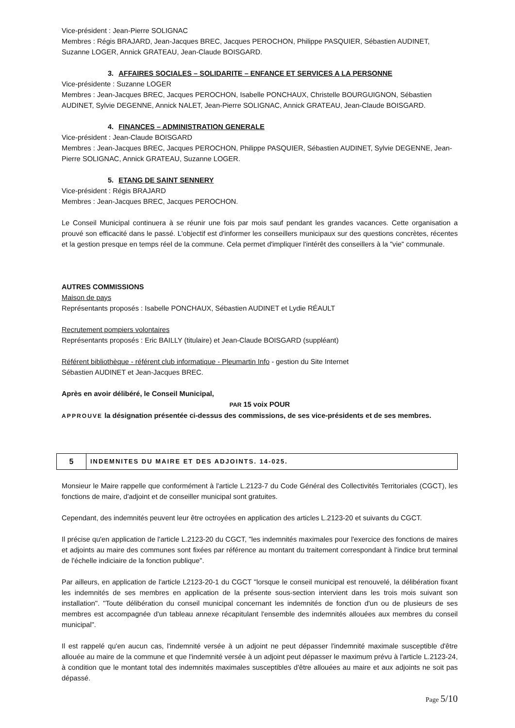Vice-président : Jean-Pierre SOLIGNAC
Membres : Régis BRAJARD, Jean-Jacques BREC, Jacques PEROCHON, Philippe PASQUIER, Sébastien AUDINET, Suzanne LOGER, Annick GRATEAU, Jean-Claude BOISGARD.
3. AFFAIRES SOCIALES – SOLIDARITE – ENFANCE ET SERVICES A LA PERSONNE
Vice-présidente : Suzanne LOGER
Membres : Jean-Jacques BREC, Jacques PEROCHON, Isabelle PONCHAUX, Christelle BOURGUIGNON, Sébastien AUDINET, Sylvie DEGENNE, Annick NALET, Jean-Pierre SOLIGNAC, Annick GRATEAU, Jean-Claude BOISGARD.
4. FINANCES – ADMINISTRATION GENERALE
Vice-président : Jean-Claude BOISGARD
Membres : Jean-Jacques BREC, Jacques PEROCHON, Philippe PASQUIER, Sébastien AUDINET, Sylvie DEGENNE, Jean-Pierre SOLIGNAC, Annick GRATEAU, Suzanne LOGER.
5. ETANG DE SAINT SENNERY
Vice-président : Régis BRAJARD
Membres : Jean-Jacques BREC, Jacques PEROCHON.
Le Conseil Municipal continuera à se réunir une fois par mois sauf pendant les grandes vacances. Cette organisation a prouvé son efficacité dans le passé. L'objectif est d'informer les conseillers municipaux sur des questions concrètes, récentes et la gestion presque en temps réel de la commune. Cela permet d'impliquer l'intérêt des conseillers à la "vie" communale.
AUTRES COMMISSIONS
Maison de pays
Représentants proposés : Isabelle PONCHAUX, Sébastien AUDINET et Lydie RÉAULT
Recrutement pompiers volontaires
Représentants proposés : Eric BAILLY (titulaire) et Jean-Claude BOISGARD (suppléant)
Référent bibliothèque - référent club informatique - Pleumartin Info - gestion du Site Internet
Sébastien AUDINET et Jean-Jacques BREC.
Après en avoir délibéré, le Conseil Municipal,
PAR 15 voix POUR
APPROUVE la désignation présentée ci-dessus des commissions, de ses vice-présidents et de ses membres.
5
INDEMNITES DU MAIRE ET DES ADJOINTS. 14-025.
Monsieur le Maire rappelle que conformément à l'article L.2123-7 du Code Général des Collectivités Territoriales (CGCT), les fonctions de maire, d'adjoint et de conseiller municipal sont gratuites.
Cependant, des indemnités peuvent leur être octroyées en application des articles L.2123-20 et suivants du CGCT.
Il précise qu'en application de l'article L.2123-20 du CGCT, "les indemnités maximales pour l'exercice des fonctions de maires et adjoints au maire des communes sont fixées par référence au montant du traitement correspondant à l'indice brut terminal de l'échelle indiciaire de la fonction publique".
Par ailleurs, en application de l'article L2123-20-1 du CGCT "lorsque le conseil municipal est renouvelé, la délibération fixant les indemnités de ses membres en application de la présente sous-section intervient dans les trois mois suivant son installation". "Toute délibération du conseil municipal concernant les indemnités de fonction d'un ou de plusieurs de ses membres est accompagnée d'un tableau annexe récapitulant l'ensemble des indemnités allouées aux membres du conseil municipal".
Il est rappelé qu'en aucun cas, l'indemnité versée à un adjoint ne peut dépasser l'indemnité maximale susceptible d'être allouée au maire de la commune et que l'indemnité versée à un adjoint peut dépasser le maximum prévu à l'article L.2123-24, à condition que le montant total des indemnités maximales susceptibles d'être allouées au maire et aux adjoints ne soit pas dépassé.
Page 5/10